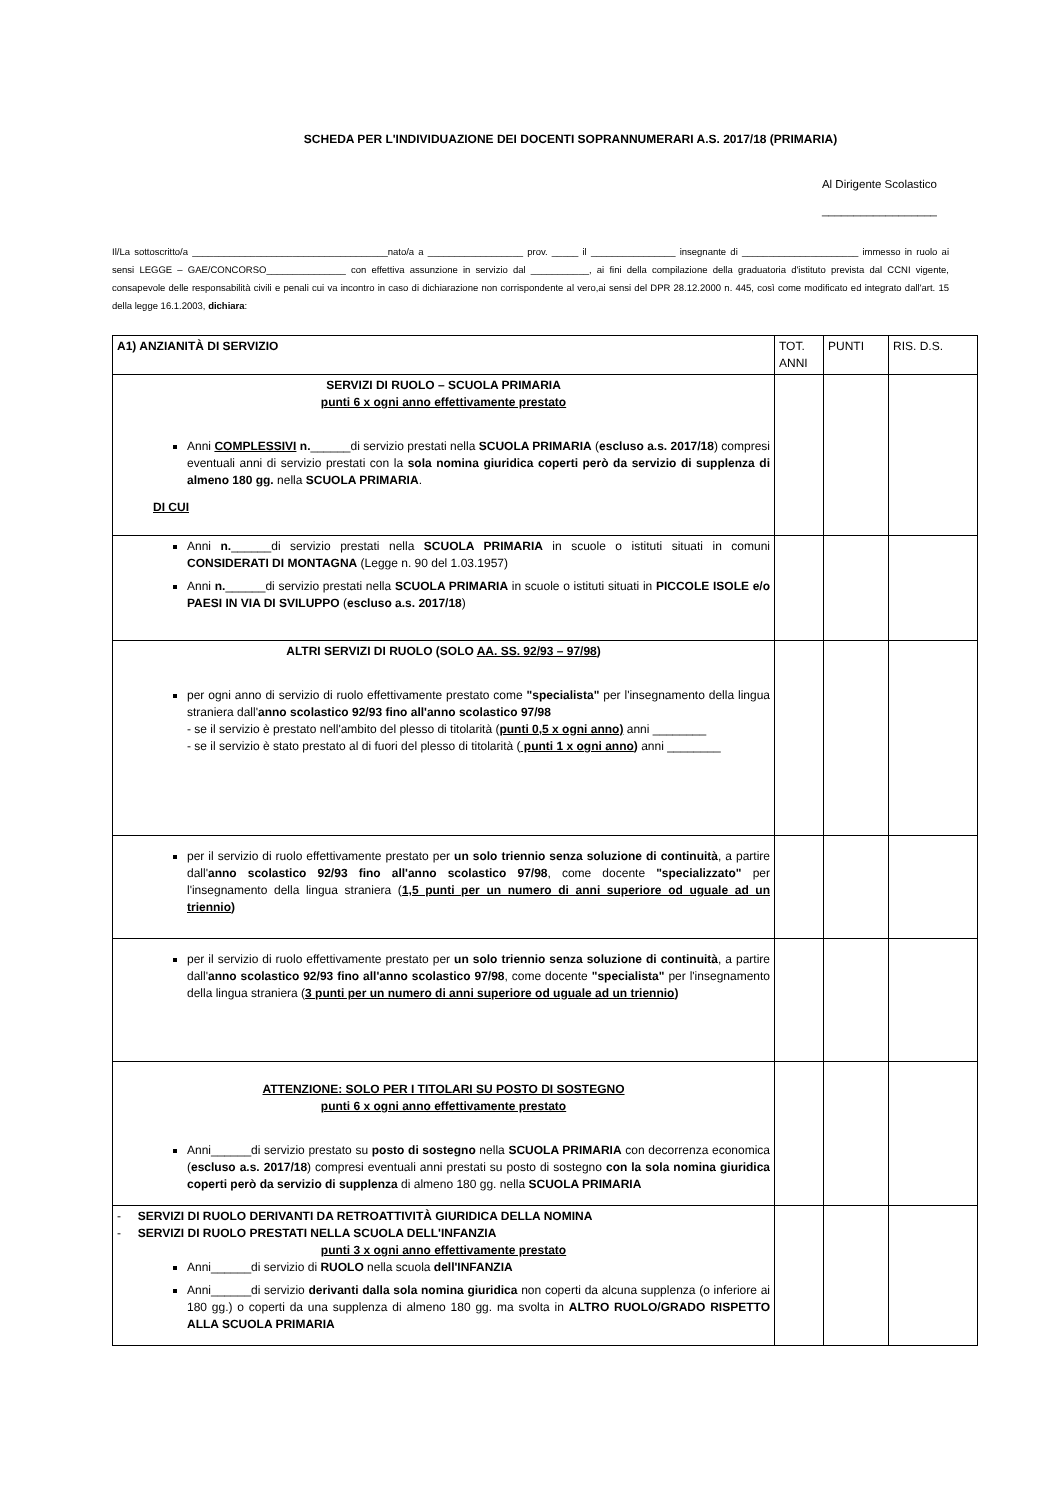SCHEDA PER L'INDIVIDUAZIONE DEI DOCENTI SOPRANNUMERARI A.S. 2017/18 (PRIMARIA)
Al Dirigente Scolastico
__________________
Il/La sottoscritto/a _____________________________________nato/a a __________________ prov. _____ il ________________ insegnante di ______________________ immesso in ruolo ai sensi LEGGE – GAE/CONCORSO_______________ con effettiva assunzione in servizio dal ___________, ai fini della compilazione della graduatoria d'istituto prevista dal CCNI vigente, consapevole delle responsabilità civili e penali cui va incontro in caso di dichiarazione non corrispondente al vero,ai sensi del DPR 28.12.2000 n. 445, così come modificato ed integrato dall'art. 15 della legge 16.1.2003, dichiara:
| A1) ANZIANITÀ DI SERVIZIO | TOT. ANNI | PUNTI | RIS. D.S. |
| SERVIZI DI RUOLO – SCUOLA PRIMARIA punti 6 x ogni anno effettivamente prestato Anni COMPLESSIVI n. ______di servizio prestati nella SCUOLA PRIMARIA ( escluso a.s. 2017/18 ) compresi eventuali anni di servizio prestati con la sola nomina giuridica coperti però da servizio di supplenza di almeno 180 gg. nella SCUOLA PRIMARIA . DI CUI | | | |
| Anni n. ______di servizio prestati nella SCUOLA PRIMARIA in scuole o istituti situati in comuni CONSIDERATI DI MONTAGNA (Legge n. 90 del 1.03.1957) Anni n. ______di servizio prestati nella SCUOLA PRIMARIA in scuole o istituti situati in PICCOLE ISOLE e/o PAESI IN VIA DI SVILUPPO ( escluso a.s. 2017/18 ) | | | |
| ALTRI SERVIZI DI RUOLO (SOLO AA. SS. 92/93 – 97/98 ) per ogni anno di servizio di ruolo effettivamente prestato come "specialista" per l'insegnamento della lingua straniera dall' anno scolastico 92/93 fino all'anno scolastico 97/98 - se il servizio è prestato nell'ambito del plesso di titolarità ( punti 0,5 x ogni anno) anni ________ - se il servizio è stato prestato al di fuori del plesso di titolarità ( punti 1 x ogni anno ) anni ________ | | | |
| per il servizio di ruolo effettivamente prestato per un solo triennio senza soluzione di continuità , a partire dall' anno scolastico 92/93 fino all'anno scolastico 97/98 , come docente "specializzato" per l'insegnamento della lingua straniera ( 1,5 punti per un numero di anni superiore od uguale ad un triennio ) | | | |
| per il servizio di ruolo effettivamente prestato per un solo triennio senza soluzione di continuità , a partire dall' anno scolastico 92/93 fino all'anno scolastico 97/98 , come docente "specialista" per l'insegnamento della lingua straniera ( 3 punti per un numero di anni superiore od uguale ad un triennio ) | | | |
| ATTENZIONE: SOLO PER I TITOLARI SU POSTO DI SOSTEGNO punti 6 x ogni anno effettivamente prestato Anni______di servizio prestato su posto di sostegno nella SCUOLA PRIMARIA con decorrenza economica ( escluso a.s. 2017/18 ) compresi eventuali anni prestati su posto di sostegno con la sola nomina giuridica coperti però da servizio di supplenza di almeno 180 gg. nella SCUOLA PRIMARIA | | | |
| - SERVIZI DI RUOLO DERIVANTI DA RETROATTIVITÀ GIURIDICA DELLA NOMINA - SERVIZI DI RUOLO PRESTATI NELLA SCUOLA DELL'INFANZIA punti 3 x ogni anno effettivamente prestato Anni______di servizio di RUOLO nella scuola dell'INFANZIA Anni______di servizio derivanti dalla sola nomina giuridica non coperti da alcuna supplenza (o inferiore ai 180 gg.) o coperti da una supplenza di almeno 180 gg. ma svolta in ALTRO RUOLO/GRADO RISPETTO ALLA SCUOLA PRIMARIA | | | |